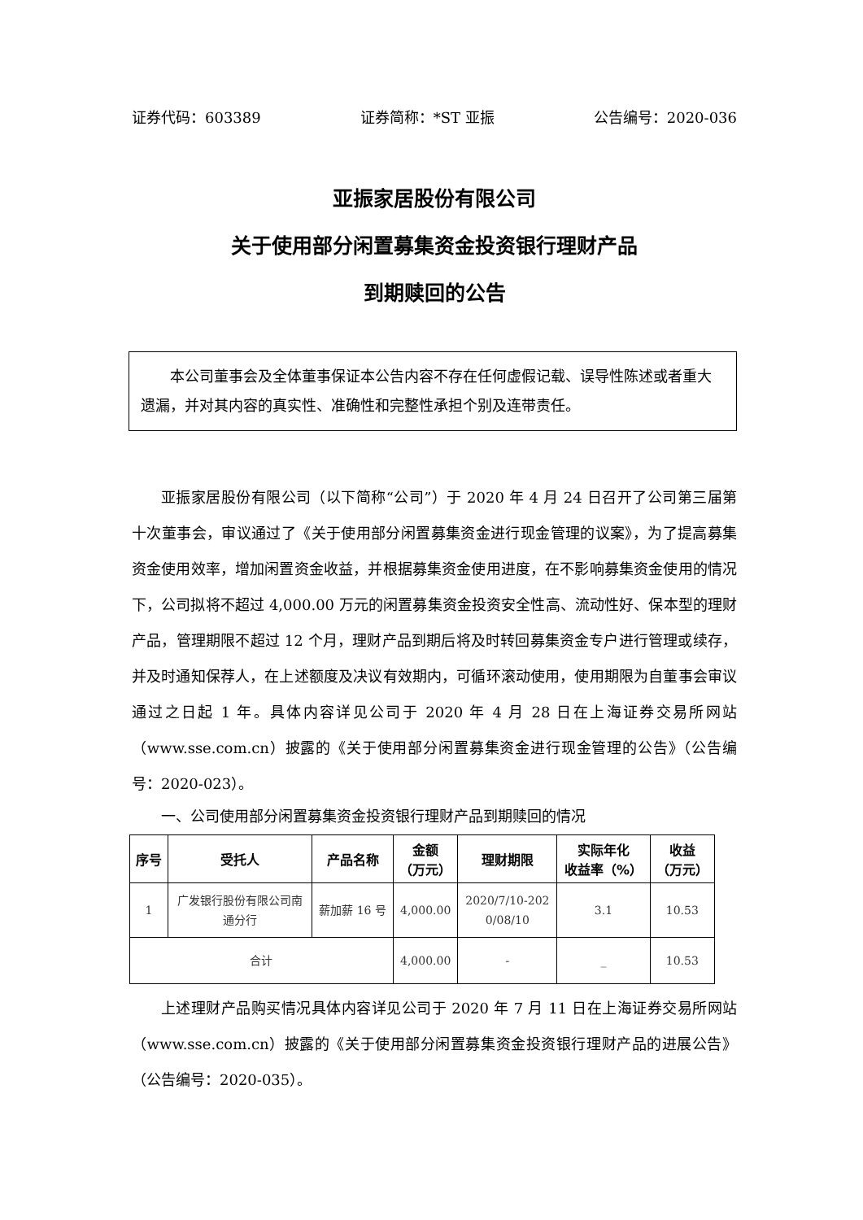证券代码：603389 证券简称：*ST 亚振 公告编号：2020-036
亚振家居股份有限公司
关于使用部分闲置募集资金投资银行理财产品
到期赎回的公告
本公司董事会及全体董事保证本公告内容不存在任何虚假记载、误导性陈述或者重大遗漏，并对其内容的真实性、准确性和完整性承担个别及连带责任。
亚振家居股份有限公司（以下简称“公司”）于 2020 年 4 月 24 日召开了公司第三届第十次董事会，审议通过了《关于使用部分闲置募集资金进行现金管理的议案》，为了提高募集资金使用效率，增加闲置资金收益，并根据募集资金使用进度，在不影响募集资金使用的情况下，公司拟将不超过 4,000.00 万元的闲置募集资金投资安全性高、流动性好、保本型的理财产品，管理期限不超过 12 个月，理财产品到期后将及时转回募集资金专户进行管理或续存，并及时通知保荐人，在上述额度及决议有效期内，可循环滚动使用，使用期限为自董事会审议通过之日起 1 年。具体内容详见公司于 2020 年 4 月 28 日在上海证券交易所网站（www.sse.com.cn）披露的《关于使用部分闲置募集资金进行现金管理的公告》（公告编号：2020-023）。
一、公司使用部分闲置募集资金投资银行理财产品到期赎回的情况
| 序号 | 受托人 | 产品名称 | 金额 （万元） | 理财期限 | 实际年化 收益率（%） | 收益 （万元） |
| --- | --- | --- | --- | --- | --- | --- |
| 1 | 广发银行股份有限公司南 通分行 | 薪加薪 16 号 | 4,000.00 | 2020/7/10-202 0/08/10 | 3.1 | 10.53 |
| 合计 | | | 4,000.00 | - | _ | 10.53 |
上述理财产品购买情况具体内容详见公司于 2020 年 7 月 11 日在上海证券交易所网站（www.sse.com.cn）披露的《关于使用部分闲置募集资金投资银行理财产品的进展公告》（公告编号：2020-035）。